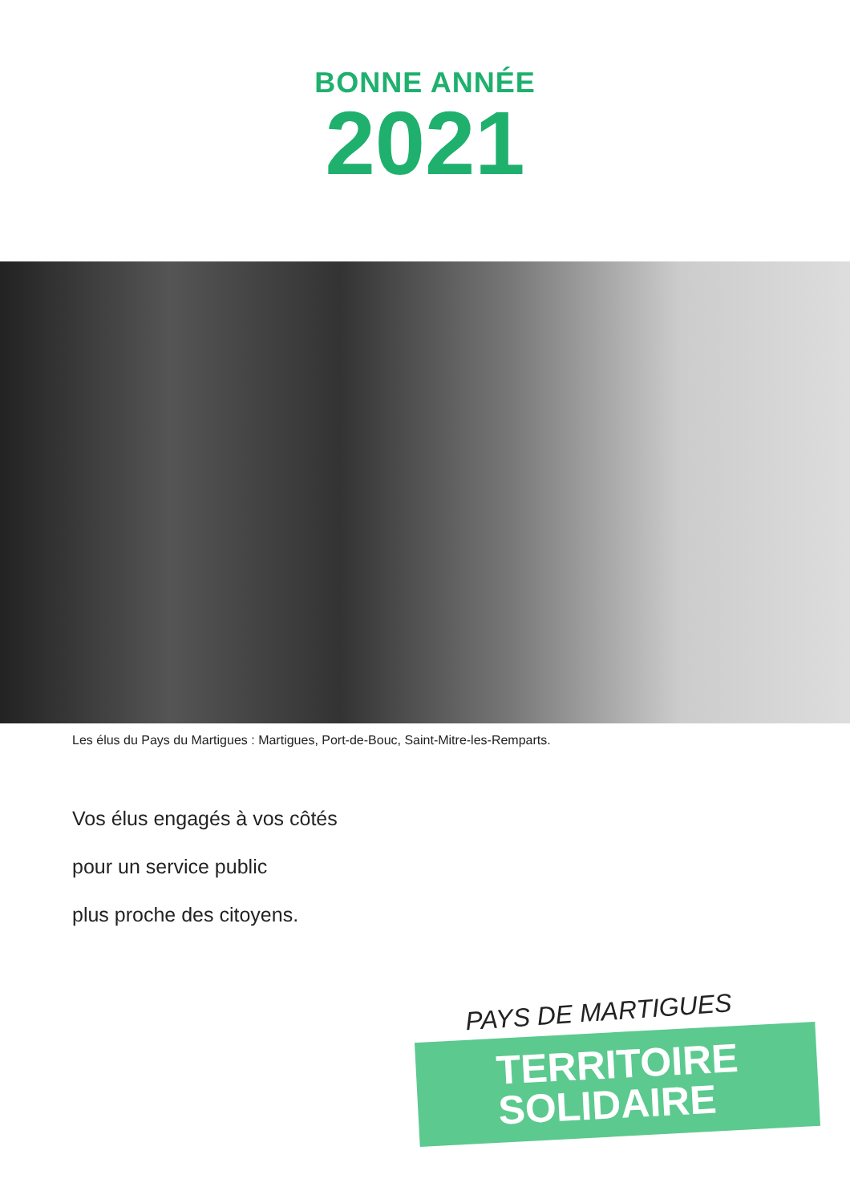BONNE ANNÉE
2021
Les élus du Pays du Martigues : Martigues, Port-de-Bouc, Saint-Mitre-les-Remparts.
Vos élus engagés à vos côtés
pour un service public
plus proche des citoyens.
PAYS DE MARTIGUES
TERRITOIRE
SOLIDAIRE